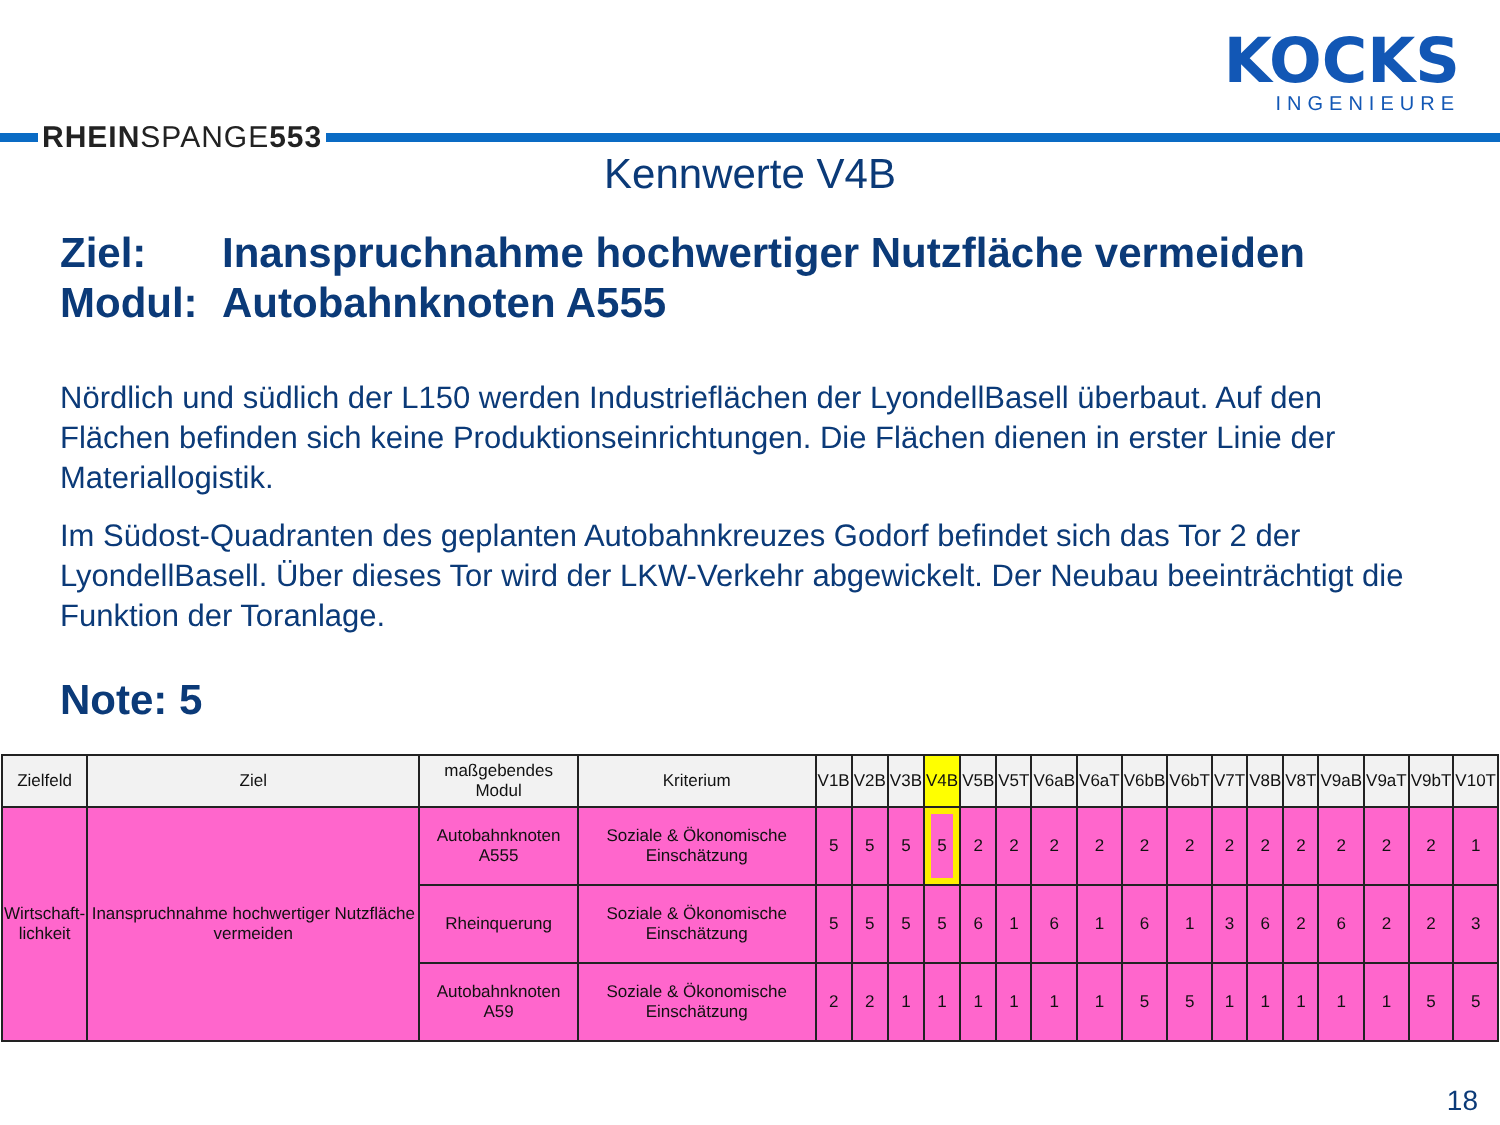RHEINSPANGE553
KOCKS
INGENIEURE
Kennwerte V4B
Ziel: Inanspruchnahme hochwertiger Nutzfläche vermeiden
Modul: Autobahnknoten A555
Nördlich und südlich der L150 werden Industrieflächen der LyondellBasell überbaut. Auf den Flächen befinden sich keine Produktionseinrichtungen. Die Flächen dienen in erster Linie der Materiallogistik.
Im Südost-Quadranten des geplanten Autobahnkreuzes Godorf befindet sich das Tor 2 der LyondellBasell. Über dieses Tor wird der LKW-Verkehr abgewickelt. Der Neubau beeinträchtigt die Funktion der Toranlage.
Note: 5
| Zielfeld | Ziel | maßgebendes Modul | Kriterium | V1B | V2B | V3B | V4B | V5B | V5T | V6aB | V6aT | V6bB | V6bT | V7T | V8B | V8T | V9aB | V9aT | V9bT | V10T |
| --- | --- | --- | --- | --- | --- | --- | --- | --- | --- | --- | --- | --- | --- | --- | --- | --- | --- | --- | --- | --- |
| Wirtschaft- lichkeit | Inanspruchnahme hochwertiger Nutzfläche vermeiden | Autobahnknoten A555 | Soziale & Ökonomische Einschätzung | 5 | 5 | 5 | 5 | 2 | 2 | 2 | 2 | 2 | 2 | 2 | 2 | 2 | 2 | 2 | 2 | 1 |
| | | Rheinquerung | Soziale & Ökonomische Einschätzung | 5 | 5 | 5 | 5 | 6 | 1 | 6 | 1 | 6 | 1 | 3 | 6 | 2 | 6 | 2 | 2 | 3 |
| | | Autobahnknoten A59 | Soziale & Ökonomische Einschätzung | 2 | 2 | 1 | 1 | 1 | 1 | 1 | 1 | 5 | 5 | 1 | 1 | 1 | 1 | 1 | 5 | 5 |
18